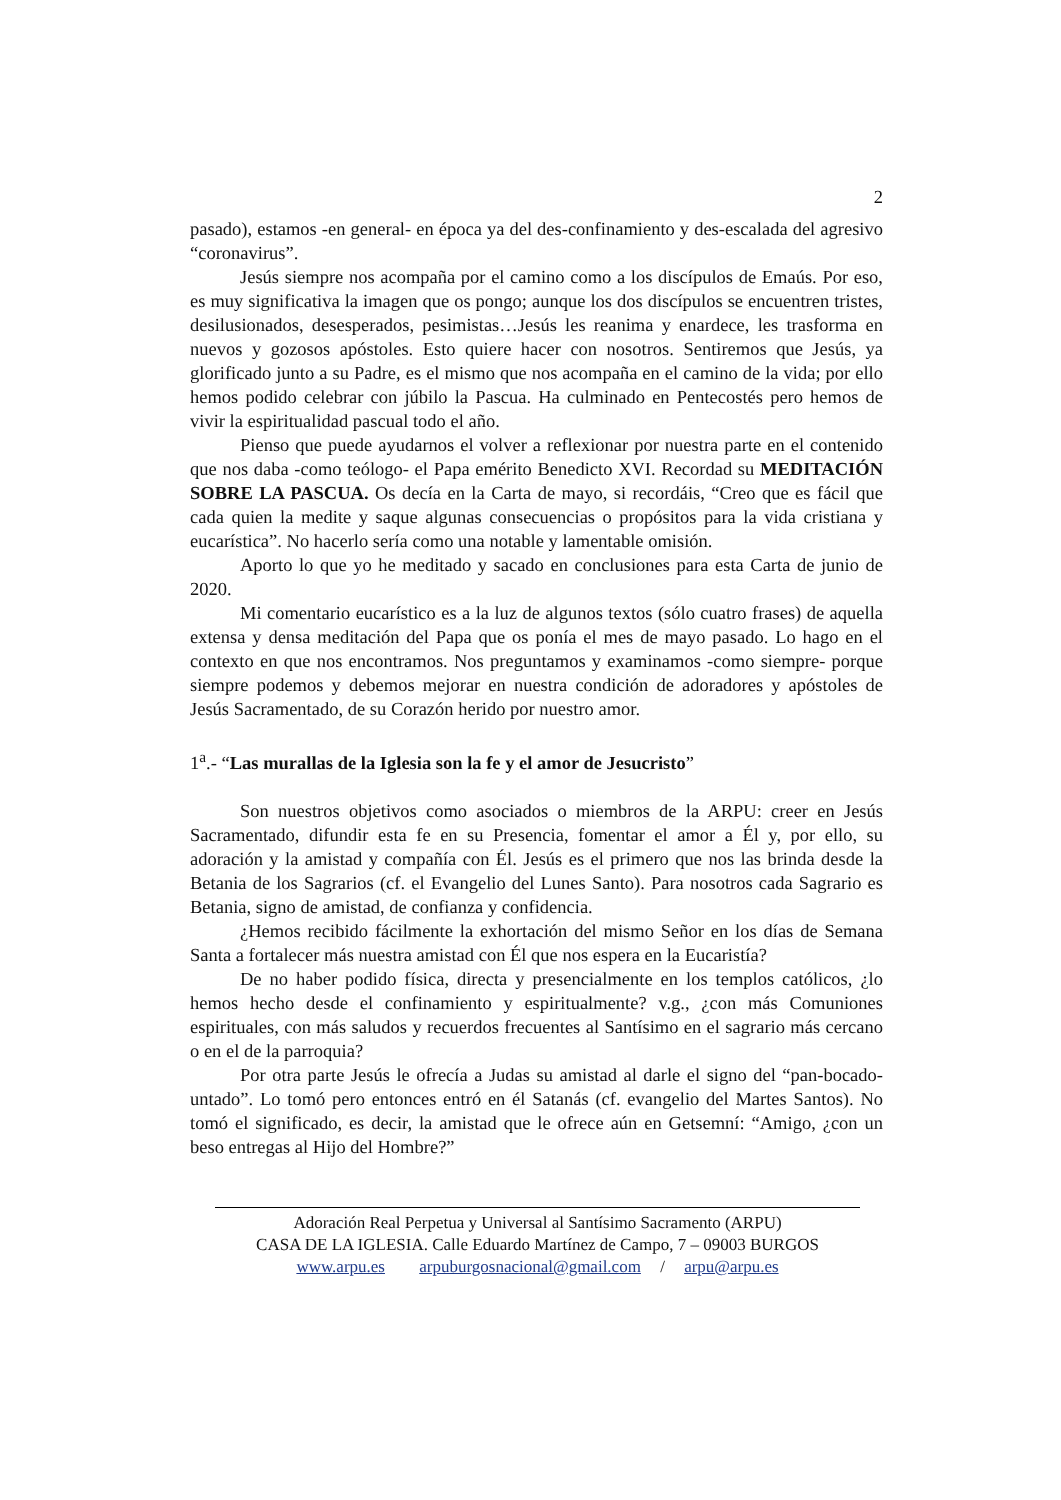2
pasado), estamos -en general- en época ya del des-confinamiento y des-escalada del agresivo “coronavirus”.
Jesús siempre nos acompaña por el camino como a los discípulos de Emaús. Por eso, es muy significativa la imagen que os pongo; aunque los dos discípulos se encuentren tristes, desilusionados, desesperados, pesimistas…Jesús les reanima y enardece, les trasforma en nuevos y gozosos apóstoles. Esto quiere hacer con nosotros. Sentiremos que Jesús, ya glorificado junto a su Padre, es el mismo que nos acompaña en el camino de la vida; por ello hemos podido celebrar con júbilo la Pascua. Ha culminado en Pentecostés pero hemos de vivir la espiritualidad pascual todo el año.
Pienso que puede ayudarnos el volver a reflexionar por nuestra parte en el contenido que nos daba -como teólogo- el Papa emérito Benedicto XVI. Recordad su MEDITACIÓN SOBRE LA PASCUA. Os decía en la Carta de mayo, si recordáis, “Creo que es fácil que cada quien la medite y saque algunas consecuencias o propósitos para la vida cristiana y eucarística”. No hacerlo sería como una notable y lamentable omisión.
Aporto lo que yo he meditado y sacado en conclusiones para esta Carta de junio de 2020.
Mi comentario eucarístico es a la luz de algunos textos (sólo cuatro frases) de aquella extensa y densa meditación del Papa que os ponía el mes de mayo pasado. Lo hago en el contexto en que nos encontramos. Nos preguntamos y examinamos -como siempre- porque siempre podemos y debemos mejorar en nuestra condición de adoradores y apóstoles de Jesús Sacramentado, de su Corazón herido por nuestro amor.
1<sup>a</sup>.- “Las murallas de la Iglesia son la fe y el amor de Jesucristo”
Son nuestros objetivos como asociados o miembros de la ARPU: creer en Jesús Sacramentado, difundir esta fe en su Presencia, fomentar el amor a Él y, por ello, su adoración y la amistad y compañía con Él. Jesús es el primero que nos las brinda desde la Betania de los Sagrarios (cf. el Evangelio del Lunes Santo). Para nosotros cada Sagrario es Betania, signo de amistad, de confianza y confidencia.
¿Hemos recibido fácilmente la exhortación del mismo Señor en los días de Semana Santa a fortalecer más nuestra amistad con Él que nos espera en la Eucaristía?
De no haber podido física, directa y presencialmente en los templos católicos, ¿lo hemos hecho desde el confinamiento y espiritualmente? v.g., ¿con más Comuniones espirituales, con más saludos y recuerdos frecuentes al Santísimo en el sagrario más cercano o en el de la parroquia?
Por otra parte Jesús le ofrecía a Judas su amistad al darle el signo del “pan-bocado-untado”. Lo tomó pero entonces entró en él Satanás (cf. evangelio del Martes Santos). No tomó el significado, es decir, la amistad que le ofrece aún en Getsemní: “Amigo, ¿con un beso entregas al Hijo del Hombre?”
Adoración Real Perpetua y Universal al Santísimo Sacramento (ARPU)
CASA DE LA IGLESIA. Calle Eduardo Martínez de Campo, 7 – 09003 BURGOS
www.arpu.es arpuburgosnacional@gmail.com / arpu@arpu.es